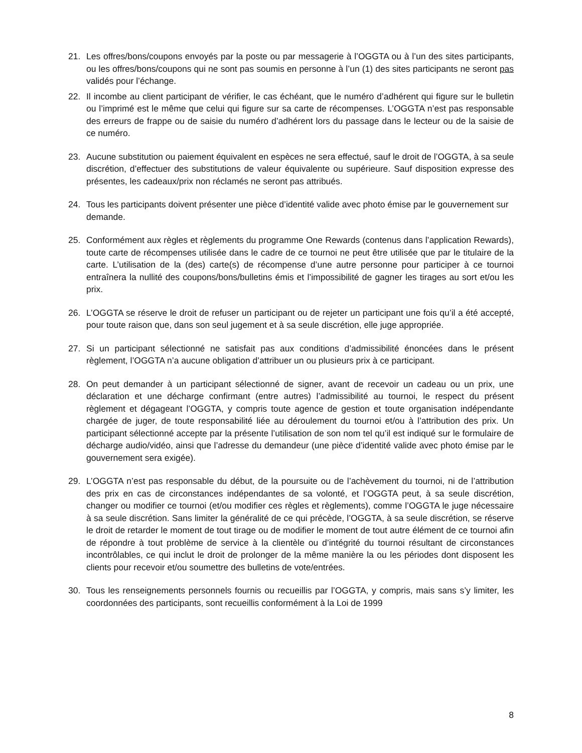21. Les offres/bons/coupons envoyés par la poste ou par messagerie à l’OGGTA ou à l’un des sites participants, ou les offres/bons/coupons qui ne sont pas soumis en personne à l’un (1) des sites participants ne seront pas validés pour l’échange.
22. Il incombe au client participant de vérifier, le cas échéant, que le numéro d’adhérent qui figure sur le bulletin ou l’imprimé est le même que celui qui figure sur sa carte de récompenses. L’OGGTA n’est pas responsable des erreurs de frappe ou de saisie du numéro d’adhérent lors du passage dans le lecteur ou de la saisie de ce numéro.
23. Aucune substitution ou paiement équivalent en espèces ne sera effectué, sauf le droit de l’OGGTA, à sa seule discrétion, d’effectuer des substitutions de valeur équivalente ou supérieure. Sauf disposition expresse des présentes, les cadeaux/prix non réclamés ne seront pas attribués.
24. Tous les participants doivent présenter une pièce d’identité valide avec photo émise par le gouvernement sur demande.
25. Conformément aux règles et règlements du programme One Rewards (contenus dans l’application Rewards), toute carte de récompenses utilisée dans le cadre de ce tournoi ne peut être utilisée que par le titulaire de la carte. L’utilisation de la (des) carte(s) de récompense d’une autre personne pour participer à ce tournoi entraînera la nullité des coupons/bons/bulletins émis et l’impossibilité de gagner les tirages au sort et/ou les prix.
26. L’OGGTA se réserve le droit de refuser un participant ou de rejeter un participant une fois qu’il a été accepté, pour toute raison que, dans son seul jugement et à sa seule discrétion, elle juge appropriée.
27. Si un participant sélectionné ne satisfait pas aux conditions d’admissibilité énoncées dans le présent règlement, l’OGGTA n’a aucune obligation d’attribuer un ou plusieurs prix à ce participant.
28. On peut demander à un participant sélectionné de signer, avant de recevoir un cadeau ou un prix, une déclaration et une décharge confirmant (entre autres) l’admissibilité au tournoi, le respect du présent règlement et dégageant l’OGGTA, y compris toute agence de gestion et toute organisation indépendante chargée de juger, de toute responsabilité liée au déroulement du tournoi et/ou à l’attribution des prix. Un participant sélectionné accepte par la présente l’utilisation de son nom tel qu’il est indiqué sur le formulaire de décharge audio/vidéo, ainsi que l’adresse du demandeur (une pièce d’identité valide avec photo émise par le gouvernement sera exigée).
29. L’OGGTA n’est pas responsable du début, de la poursuite ou de l’achèvement du tournoi, ni de l’attribution des prix en cas de circonstances indépendantes de sa volonté, et l’OGGTA peut, à sa seule discrétion, changer ou modifier ce tournoi (et/ou modifier ces règles et règlements), comme l’OGGTA le juge nécessaire à sa seule discrétion. Sans limiter la généralité de ce qui précède, l’OGGTA, à sa seule discrétion, se réserve le droit de retarder le moment de tout tirage ou de modifier le moment de tout autre élément de ce tournoi afin de répondre à tout problème de service à la clientèle ou d’intégrité du tournoi résultant de circonstances incontrôlables, ce qui inclut le droit de prolonger de la même manière la ou les périodes dont disposent les clients pour recevoir et/ou soumettre des bulletins de vote/entrées.
30. Tous les renseignements personnels fournis ou recueillis par l’OGGTA, y compris, mais sans s’y limiter, les coordonnées des participants, sont recueillis conformément à la Loi de 1999
8